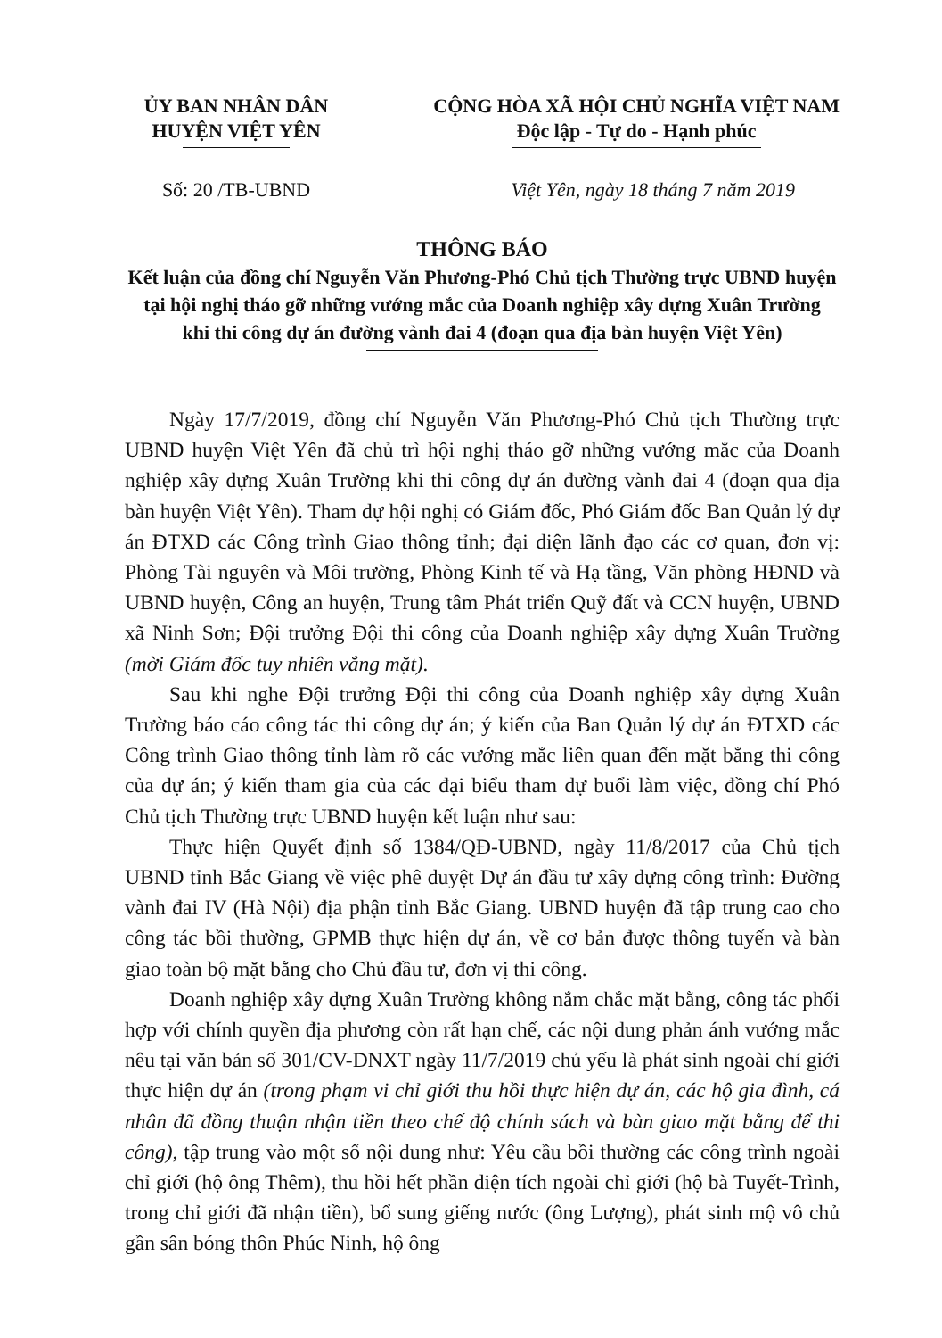ỦY BAN NHÂN DÂN
HUYỆN VIỆT YÊN
CỘNG HÒA XÃ HỘI CHỦ NGHĨA VIỆT NAM
Độc lập - Tự do - Hạnh phúc
Số: 20 /TB-UBND Việt Yên, ngày 18 tháng 7 năm 2019
THÔNG BÁO
Kết luận của đồng chí Nguyễn Văn Phương-Phó Chủ tịch Thường trực UBND huyện
tại hội nghị tháo gỡ những vướng mắc của Doanh nghiệp xây dựng Xuân Trường
khi thi công dự án đường vành đai 4 (đoạn qua địa bàn huyện Việt Yên)
Ngày 17/7/2019, đồng chí Nguyễn Văn Phương-Phó Chủ tịch Thường trực UBND huyện Việt Yên đã chủ trì hội nghị tháo gỡ những vướng mắc của Doanh nghiệp xây dựng Xuân Trường khi thi công dự án đường vành đai 4 (đoạn qua địa bàn huyện Việt Yên). Tham dự hội nghị có Giám đốc, Phó Giám đốc Ban Quản lý dự án ĐTXD các Công trình Giao thông tỉnh; đại diện lãnh đạo các cơ quan, đơn vị: Phòng Tài nguyên và Môi trường, Phòng Kinh tế và Hạ tầng, Văn phòng HĐND và UBND huyện, Công an huyện, Trung tâm Phát triển Quỹ đất và CCN huyện, UBND xã Ninh Sơn; Đội trưởng Đội thi công của Doanh nghiệp xây dựng Xuân Trường (mời Giám đốc tuy nhiên vắng mặt).
Sau khi nghe Đội trưởng Đội thi công của Doanh nghiệp xây dựng Xuân Trường báo cáo công tác thi công dự án; ý kiến của Ban Quản lý dự án ĐTXD các Công trình Giao thông tỉnh làm rõ các vướng mắc liên quan đến mặt bằng thi công của dự án; ý kiến tham gia của các đại biểu tham dự buổi làm việc, đồng chí Phó Chủ tịch Thường trực UBND huyện kết luận như sau:
Thực hiện Quyết định số 1384/QĐ-UBND, ngày 11/8/2017 của Chủ tịch UBND tỉnh Bắc Giang về việc phê duyệt Dự án đầu tư xây dựng công trình: Đường vành đai IV (Hà Nội) địa phận tỉnh Bắc Giang. UBND huyện đã tập trung cao cho công tác bồi thường, GPMB thực hiện dự án, về cơ bản được thông tuyến và bàn giao toàn bộ mặt bằng cho Chủ đầu tư, đơn vị thi công.
Doanh nghiệp xây dựng Xuân Trường không nắm chắc mặt bằng, công tác phối hợp với chính quyền địa phương còn rất hạn chế, các nội dung phản ánh vướng mắc nêu tại văn bản số 301/CV-DNXT ngày 11/7/2019 chủ yếu là phát sinh ngoài chỉ giới thực hiện dự án (trong phạm vi chỉ giới thu hồi thực hiện dự án, các hộ gia đình, cá nhân đã đồng thuận nhận tiền theo chế độ chính sách và bàn giao mặt bằng để thi công), tập trung vào một số nội dung như: Yêu cầu bồi thường các công trình ngoài chỉ giới (hộ ông Thêm), thu hồi hết phần diện tích ngoài chỉ giới (hộ bà Tuyết-Trình, trong chỉ giới đã nhận tiền), bổ sung giếng nước (ông Lượng), phát sinh mộ vô chủ gần sân bóng thôn Phúc Ninh, hộ ông